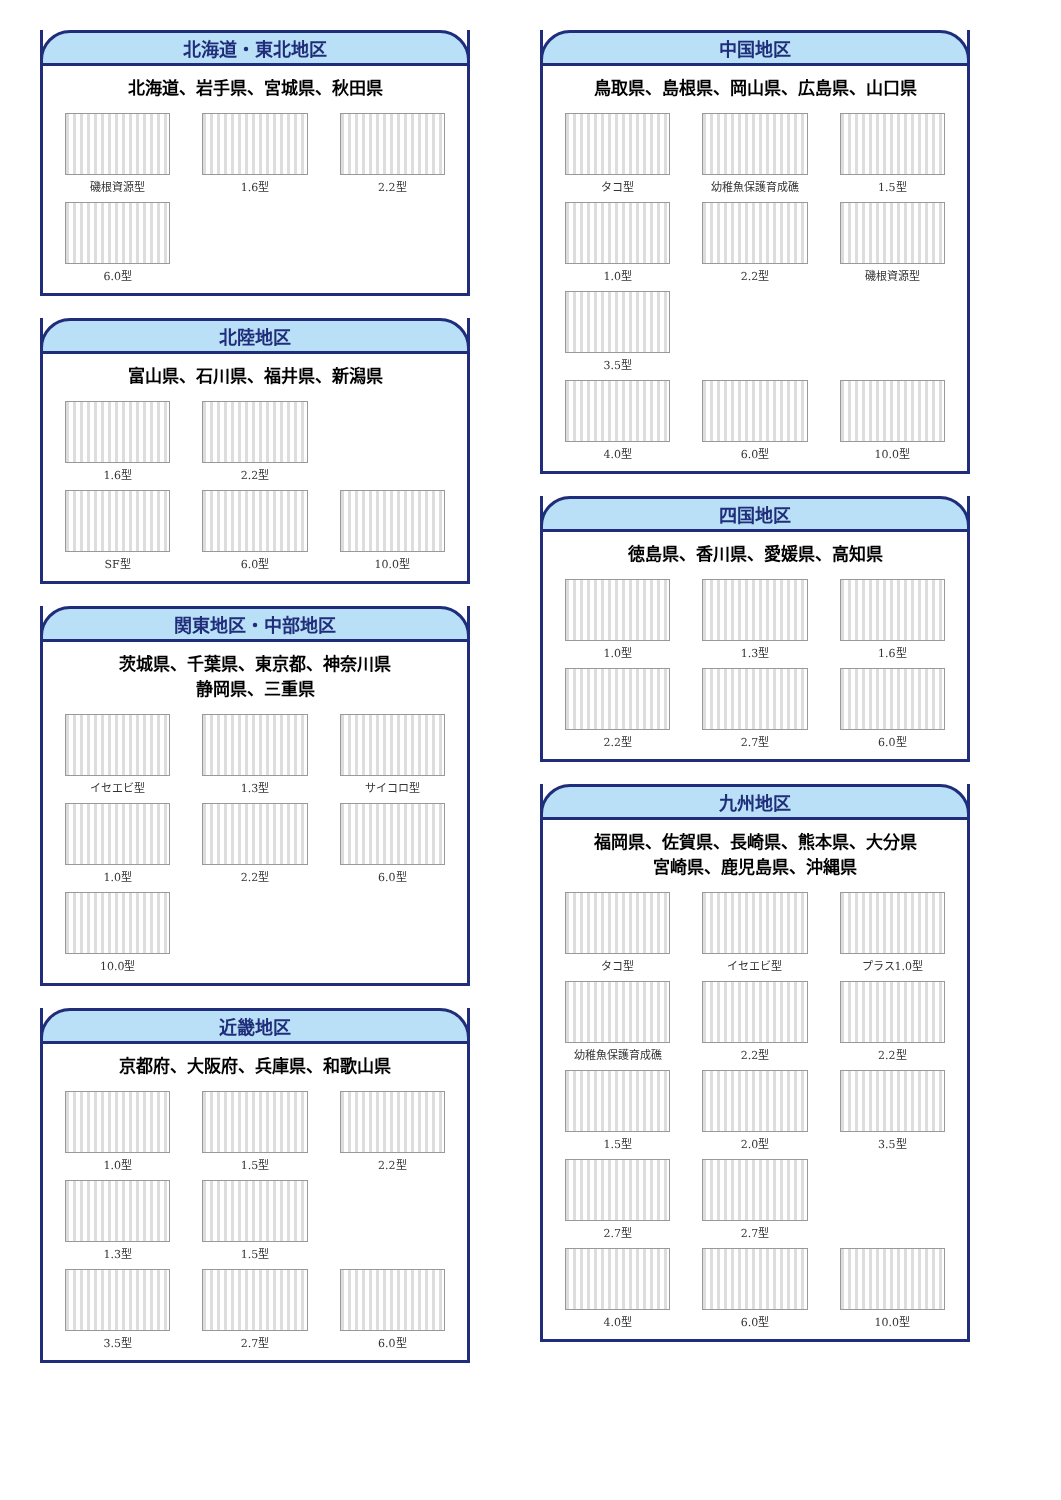北海道・東北地区
北海道、岩手県、宮城県、秋田県
磯根資源型
1.6型
2.2型
6.0型
北陸地区
富山県、石川県、福井県、新潟県
1.6型
2.2型
SF型
6.0型
10.0型
関東地区・中部地区
茨城県、千葉県、東京都、神奈川県
静岡県、三重県
イセエビ型
1.3型
サイコロ型
1.0型
2.2型
6.0型
10.0型
近畿地区
京都府、大阪府、兵庫県、和歌山県
1.0型
1.5型
2.2型
1.3型
1.5型
3.5型
2.7型
6.0型
中国地区
鳥取県、島根県、岡山県、広島県、山口県
タコ型
幼稚魚保護育成礁
1.5型
1.0型
2.2型
磯根資源型
3.5型
4.0型
6.0型
10.0型
四国地区
徳島県、香川県、愛媛県、高知県
1.0型
1.3型
1.6型
2.2型
2.7型
6.0型
九州地区
福岡県、佐賀県、長崎県、熊本県、大分県
宮崎県、鹿児島県、沖縄県
タコ型
イセエビ型
プラス1.0型
幼稚魚保護育成礁
2.2型
2.2型
1.5型
2.0型
3.5型
2.7型
2.7型
4.0型
6.0型
10.0型